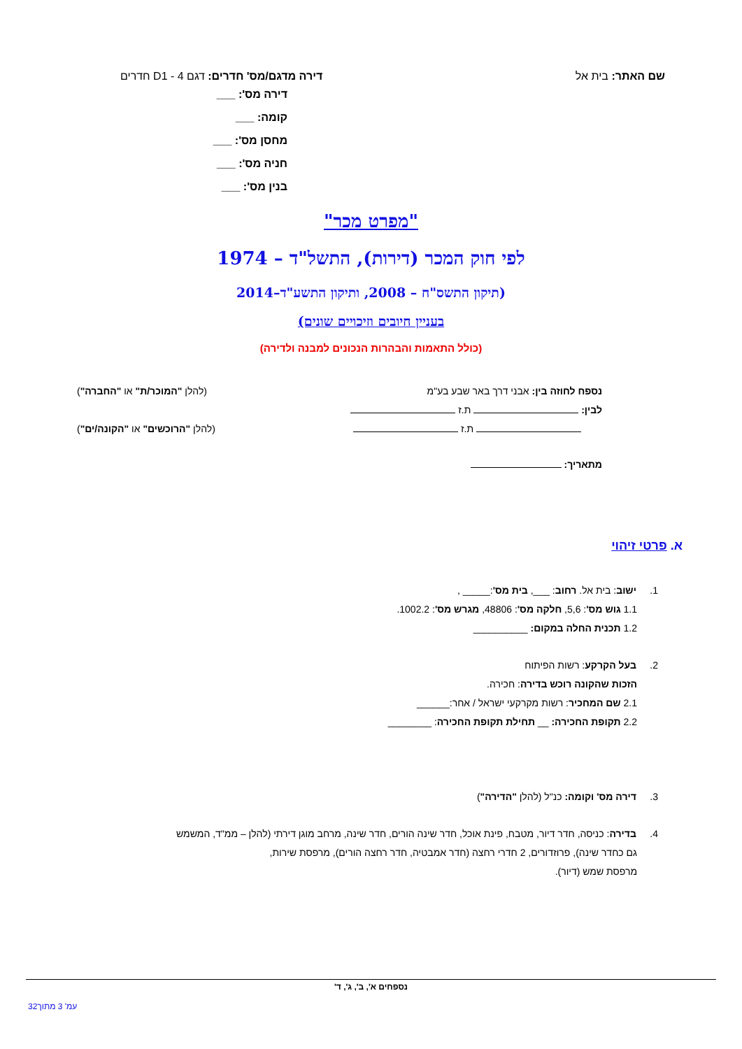שם האתר: בית אל דירה מדגם/מס' חדרים: דגם D1 - 4 חדרים
דירה מס': ___
קומה: ___
מחסן מס': ___
חניה מס': ___
בנין מס': ___
"מפרט מכר"
לפי חוק המכר (דירות), התשל"ד – 1974
(תיקון התשס"ח – 2008, ותיקון התשע"ד–2014
בעניין חיובים וזיכויים שונים)
(כולל התאמות והבהרות הנכונים למבנה ולדירה)
נספח לחוזה בין: אבני דרך באר שבע בע"מ
(להלן "המוכר/ת" או "החברה")
לבין: ת.ז
ת.ז (להלן "הרוכשים" או "הקונה/ים")
מתאריך:
א. פרטי זיהוי
1. ישוב: בית אל. רחוב: ___, בית מס':_____ ,
1.1 גוש מס': 5,6, חלקה מס': 48806, מגרש מס': 1002.2.
1.2 תכנית החלה במקום: __________
2. בעל הקרקע: רשות הפיתוח
הזכות שהקונה רוכש בדירה: חכירה.
2.1 שם המחכיר: רשות מקרקעי ישראל / אחר:______
2.2 תקופת החכירה: __ תחילת תקופת החכירה: ________
3. דירה מס' וקומה: כנ"ל (להלן "הדירה")
4. בדירה: כניסה, חדר דיור, מטבח, פינת אוכל, חדר שינה הורים, חדר שינה, מרחב מוגן דירתי (להלן – ממ"ד, המשמש
גם כחדר שינה), פרוזדורים, 2 חדרי רחצה (חדר אמבטיה, חדר רחצה הורים), מרפסת שירות,
מרפסת שמש (דיור).
נספחים א', ב', ג', ד'
עמ' 3 מתוך32